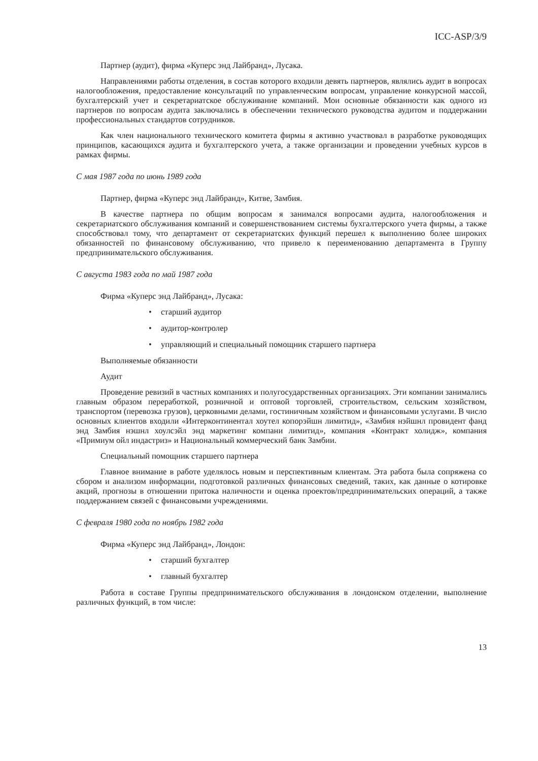ICC-ASP/3/9
Партнер (аудит), фирма «Куперс энд Лайбранд», Лусака.
Направлениями работы отделения, в состав которого входили девять партнеров, являлись аудит в вопросах налогообложения, предоставление консультаций по управленческим вопросам, управление конкурсной массой, бухгалтерский учет и секретариатское обслуживание компаний. Мои основные обязанности как одного из партнеров по вопросам аудита заключались в обеспечении технического руководства аудитом и поддержании профессиональных стандартов сотрудников.
Как член национального технического комитета фирмы я активно участвовал в разработке руководящих принципов, касающихся аудита и бухгалтерского учета, а также организации и проведении учебных курсов в рамках фирмы.
С мая 1987 года по июнь 1989 года
Партнер, фирма «Куперс энд Лайбранд», Китве, Замбия.
В качестве партнера по общим вопросам я занимался вопросами аудита, налогообложения и секретариатского обслуживания компаний и совершенствованием системы бухгалтерского учета фирмы, а также способствовал тому, что департамент от секретариатских функций перешел к выполнению более широких обязанностей по финансовому обслуживанию, что привело к переименованию департамента в Группу предпринимательского обслуживания.
С августа 1983 года по май 1987 года
Фирма «Куперс энд Лайбранд», Лусака:
• старший аудитор
• аудитор-контролер
• управляющий и специальный помощник старшего партнера
Выполняемые обязанности
Аудит
Проведение ревизий в частных компаниях и полугосударственных организациях. Эти компании занимались главным образом переработкой, розничной и оптовой торговлей, строительством, сельским хозяйством, транспортом (перевозка грузов), церковными делами, гостиничным хозяйством и финансовыми услугами. В число основных клиентов входили «Интерконтинентал хоутел копорэйшн лимитид», «Замбия нэйшнл провидент фанд энд Замбия нэшнл хоулсэйл энд маркетинг компани лимитид», компания «Контракт холидж», компания «Примиум ойл индастриз» и Национальный коммерческий банк Замбии.
Специальный помощник старшего партнера
Главное внимание в работе уделялось новым и перспективным клиентам. Эта работа была сопряжена со сбором и анализом информации, подготовкой различных финансовых сведений, таких, как данные о котировке акций, прогнозы в отношении притока наличности и оценка проектов/предпринимательских операций, а также поддержанием связей с финансовыми учреждениями.
С февраля 1980 года по ноябрь 1982 года
Фирма «Куперс энд Лайбранд», Лондон:
• старший бухгалтер
• главный бухгалтер
Работа в составе Группы предпринимательского обслуживания в лондонском отделении, выполнение различных функций, в том числе:
13